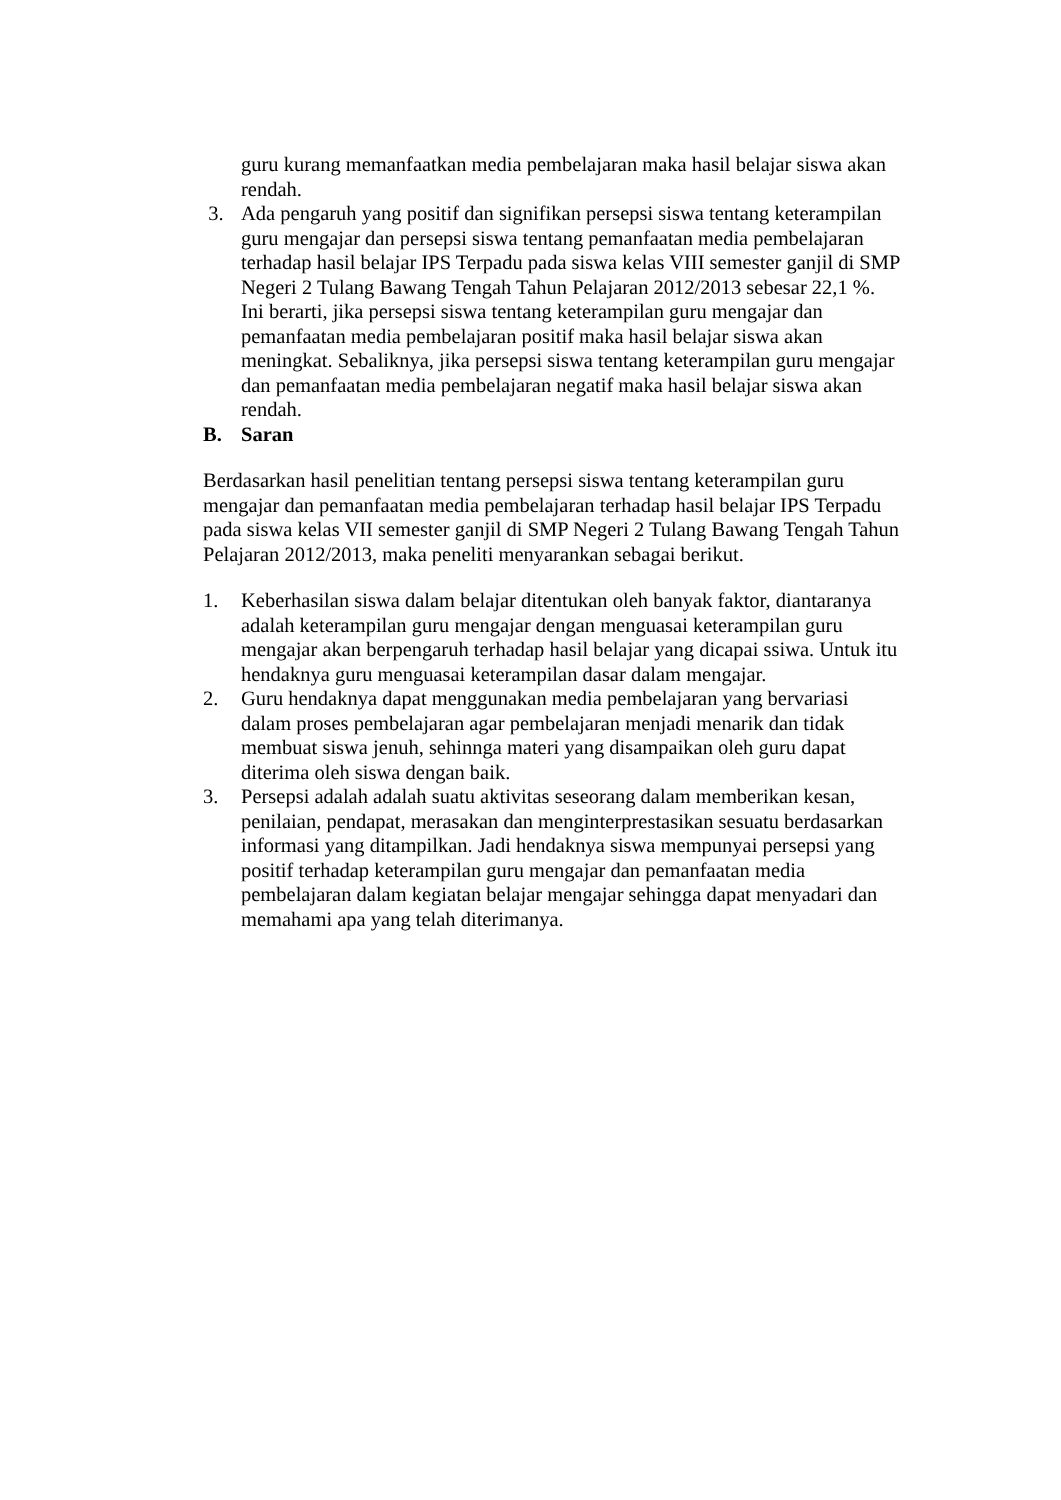guru kurang memanfaatkan media pembelajaran maka hasil belajar siswa akan rendah.
3. Ada pengaruh yang positif dan signifikan persepsi siswa tentang keterampilan guru mengajar dan persepsi siswa tentang pemanfaatan media pembelajaran terhadap hasil belajar IPS Terpadu pada siswa kelas VIII semester ganjil di SMP Negeri 2 Tulang Bawang Tengah Tahun Pelajaran 2012/2013 sebesar 22,1 %. Ini berarti, jika persepsi siswa tentang keterampilan guru mengajar dan pemanfaatan media pembelajaran positif maka hasil belajar siswa akan meningkat. Sebaliknya, jika persepsi siswa tentang keterampilan guru mengajar dan pemanfaatan media pembelajaran negatif maka hasil belajar siswa akan rendah.
B. Saran
Berdasarkan hasil penelitian tentang persepsi siswa tentang keterampilan guru mengajar dan pemanfaatan media pembelajaran terhadap hasil belajar IPS Terpadu pada siswa kelas VII semester ganjil di SMP Negeri 2 Tulang Bawang Tengah Tahun Pelajaran 2012/2013, maka peneliti menyarankan sebagai berikut.
1. Keberhasilan siswa dalam belajar ditentukan oleh banyak faktor, diantaranya adalah keterampilan guru mengajar dengan menguasai keterampilan guru mengajar akan berpengaruh terhadap hasil belajar yang dicapai ssiwa. Untuk itu hendaknya guru menguasai keterampilan dasar dalam mengajar.
2. Guru hendaknya dapat menggunakan media pembelajaran yang bervariasi dalam proses pembelajaran agar pembelajaran menjadi menarik dan tidak membuat siswa jenuh, sehinnga materi yang disampaikan oleh guru dapat diterima oleh siswa dengan baik.
3. Persepsi adalah adalah suatu aktivitas seseorang dalam memberikan kesan, penilaian, pendapat, merasakan dan menginterprestasikan sesuatu berdasarkan informasi yang ditampilkan. Jadi hendaknya siswa mempunyai persepsi yang positif terhadap keterampilan guru mengajar dan pemanfaatan media pembelajaran dalam kegiatan belajar mengajar sehingga dapat menyadari dan memahami apa yang telah diterimanya.